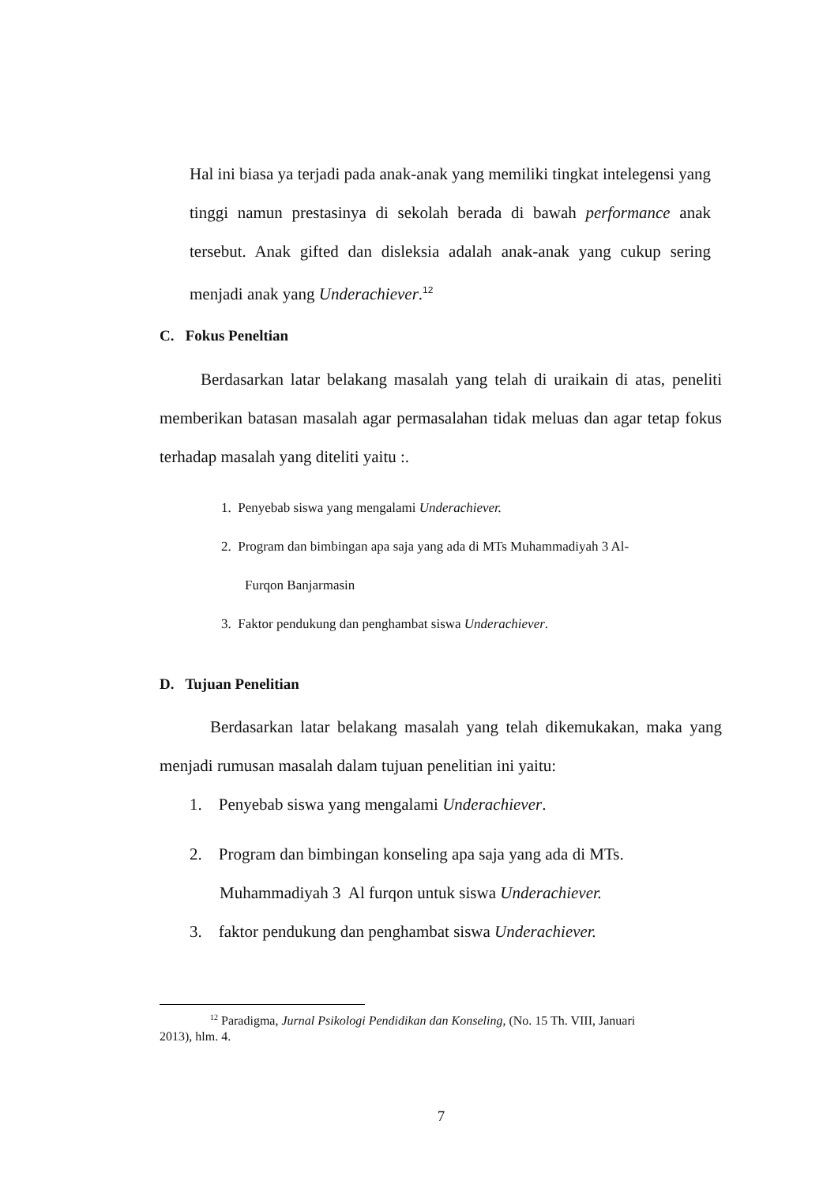Hal ini biasa ya terjadi pada anak-anak yang memiliki tingkat intelegensi yang tinggi namun prestasinya di sekolah berada di bawah performance anak tersebut. Anak gifted dan disleksia adalah anak-anak yang cukup sering menjadi anak yang Underachiever.<sup>12</sup>
C. Fokus Peneltian
Berdasarkan latar belakang masalah yang telah di uraikain di atas, peneliti memberikan batasan masalah agar permasalahan tidak meluas dan agar tetap fokus terhadap masalah yang diteliti yaitu :.
1. Penyebab siswa yang mengalami Underachiever.
2. Program dan bimbingan apa saja yang ada di MTs Muhammadiyah 3 Al-
Furqon Banjarmasin
3. Faktor pendukung dan penghambat siswa Underachiever.
D. Tujuan Penelitian
Berdasarkan latar belakang masalah yang telah dikemukakan, maka yang menjadi rumusan masalah dalam tujuan penelitian ini yaitu:
1. Penyebab siswa yang mengalami Underachiever.
2. Program dan bimbingan konseling apa saja yang ada di MTs.
Muhammadiyah 3 Al furqon untuk siswa Underachiever.
3. faktor pendukung dan penghambat siswa Underachiever.
<sup>12</sup> Paradigma, Jurnal Psikologi Pendidikan dan Konseling, (No. 15 Th. VIII, Januari
2013), hlm. 4.
7